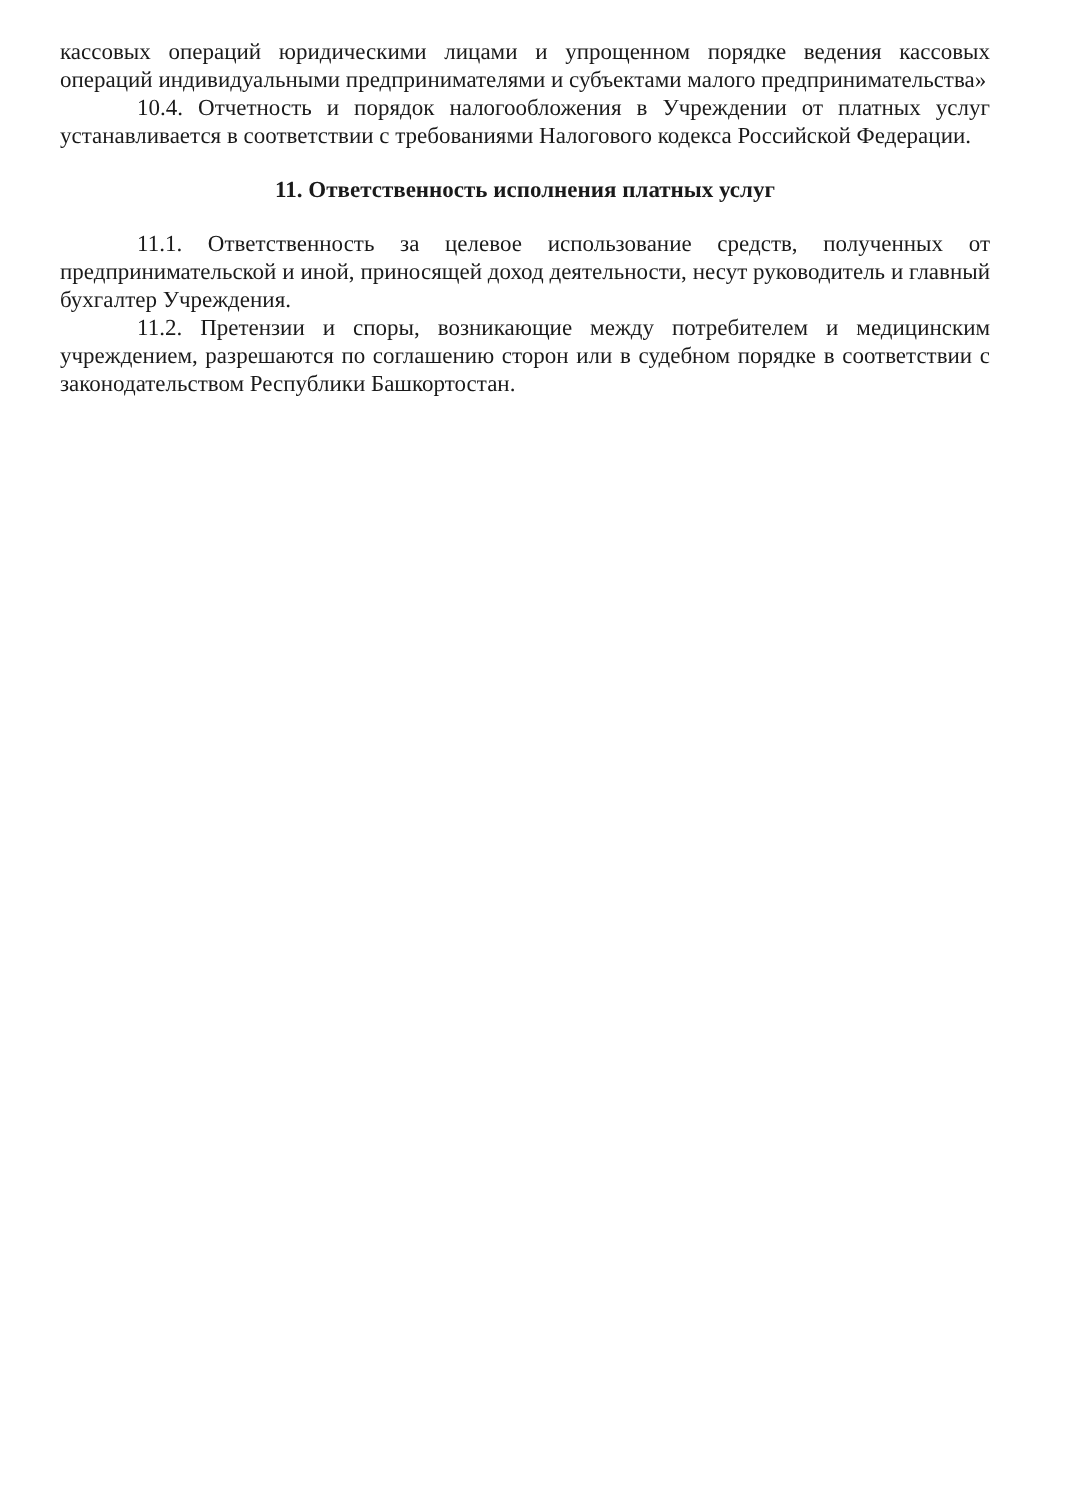кассовых операций юридическими лицами и упрощенном порядке ведения кассовых операций индивидуальными предпринимателями и субъектами малого предпринимательства»
10.4. Отчетность и порядок налогообложения в Учреждении от платных услуг устанавливается в соответствии с требованиями Налогового кодекса Российской Федерации.
11. Ответственность исполнения платных услуг
11.1. Ответственность за целевое использование средств, полученных от предпринимательской и иной, приносящей доход деятельности, несут руководитель и главный бухгалтер Учреждения.
11.2. Претензии и споры, возникающие между потребителем и медицинским учреждением, разрешаются по соглашению сторон или в судебном порядке в соответствии с законодательством Республики Башкортостан.